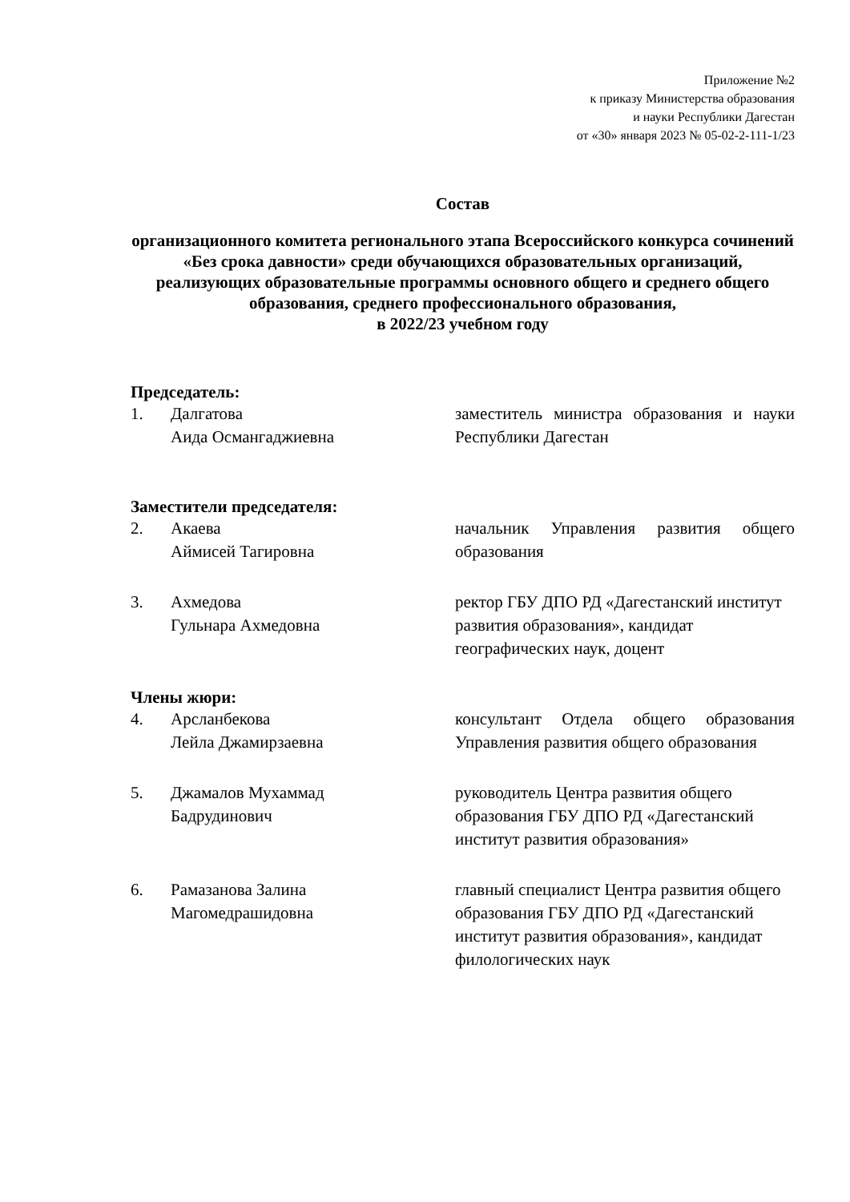Приложение №2
к приказу Министерства образования
и науки Республики Дагестан
от «30» января 2023 № 05-02-2-111-1/23
Состав
организационного комитета регионального этапа Всероссийского конкурса сочинений «Без срока давности» среди обучающихся образовательных организаций, реализующих образовательные программы основного общего и среднего общего образования, среднего профессионального образования,
в 2022/23 учебном году
Председатель:
1. Далгатова
Аида Османгаджиевна
заместитель министра образования и науки Республики Дагестан
Заместители председателя:
2. Акаева
Аймисей Тагировна
начальник Управления развития общего образования
3. Ахмедова
Гульнара Ахмедовна
ректор ГБУ ДПО РД «Дагестанский институт развития образования», кандидат географических наук, доцент
Члены жюри:
4. Арсланбекова
Лейла Джамирзаевна
консультант Отдела общего образования Управления развития общего образования
5. Джамалов Мухаммад
Бадрудинович
руководитель Центра развития общего образования ГБУ ДПО РД «Дагестанский институт развития образования»
6. Рамазанова Залина
Магомедрашидовна
главный специалист Центра развития общего образования ГБУ ДПО РД «Дагестанский институт развития образования», кандидат филологических наук